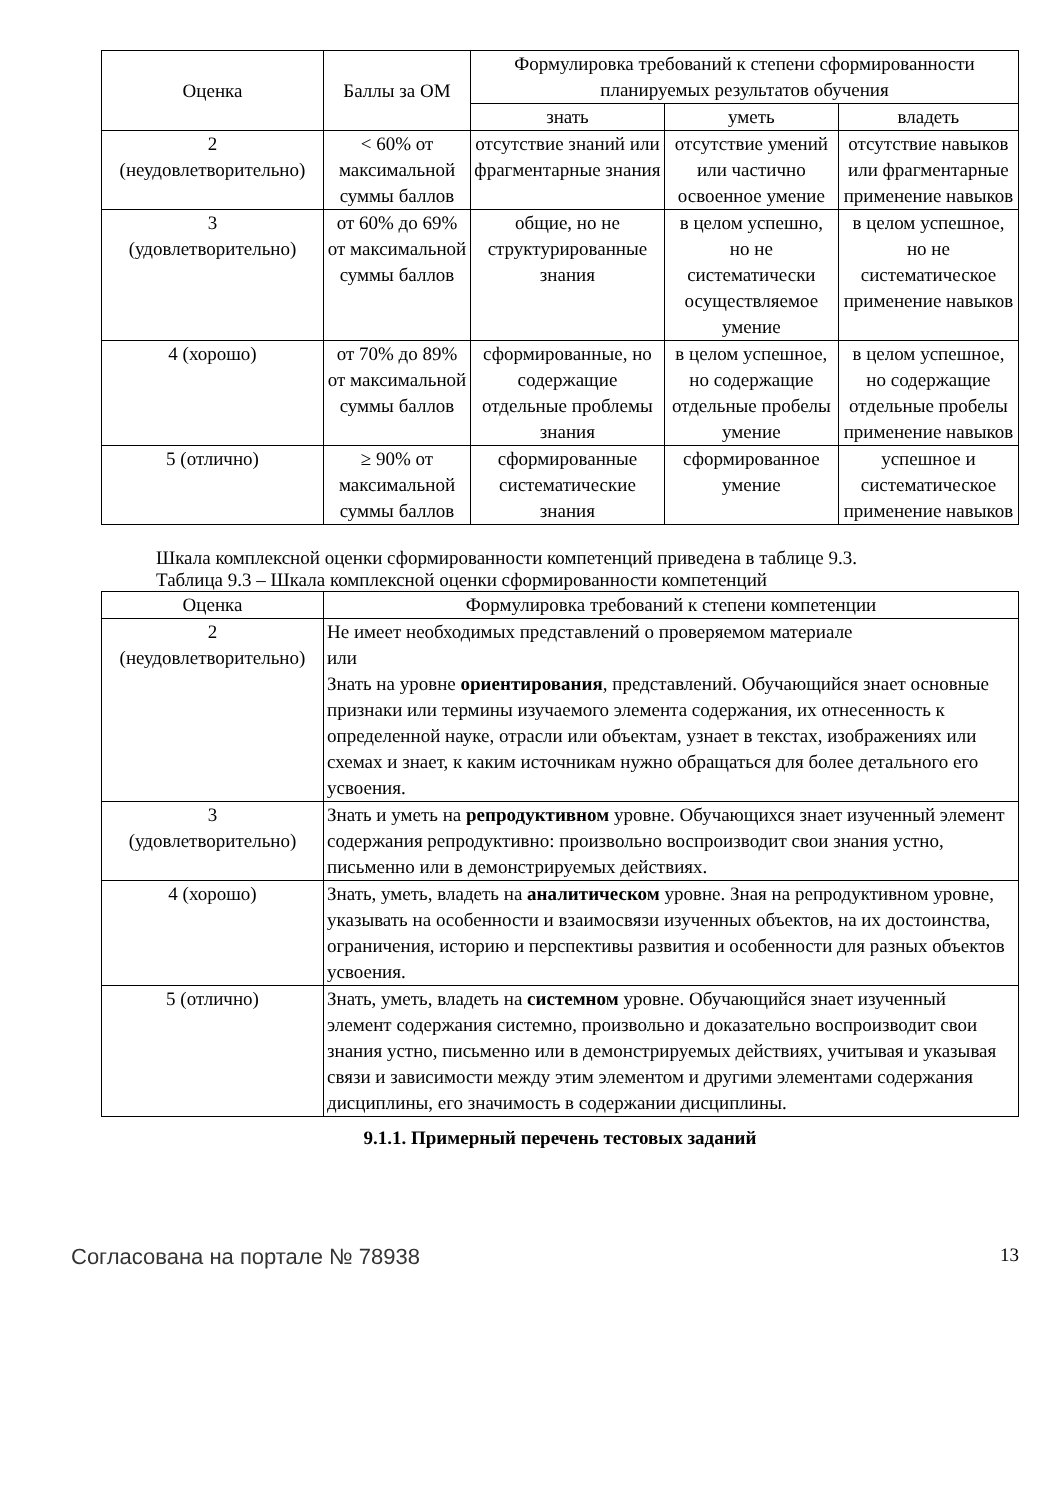| Оценка | Баллы за ОМ | Формулировка требований к степени сформированности планируемых результатов обучения | | |
| --- | --- | --- | --- | --- |
| | | знать | уметь | владеть |
| 2 (неудовлетворительно) | < 60% от максимальной суммы баллов | отсутствие знаний или фрагментарные знания | отсутствие умений или частично освоенное умение | отсутствие навыков или фрагментарные применение навыков |
| 3 (удовлетворительно) | от 60% до 69% от максимальной суммы баллов | общие, но не структурированные знания | в целом успешно, но не систематически осуществляемое умение | в целом успешное, но не систематическое применение навыков |
| 4 (хорошо) | от 70% до 89% от максимальной суммы баллов | сформированные, но содержащие отдельные проблемы знания | в целом успешное, но содержащие отдельные пробелы умение | в целом успешное, но содержащие отдельные пробелы применение навыков |
| 5 (отлично) | ≥ 90% от максимальной суммы баллов | сформированные систематические знания | сформированное умение | успешное и систематическое применение навыков |
Шкала комплексной оценки сформированности компетенций приведена в таблице 9.3.
Таблица 9.3 – Шкала комплексной оценки сформированности компетенций
| Оценка | Формулировка требований к степени компетенции |
| --- | --- |
| 2 (неудовлетворительно) | Не имеет необходимых представлений о проверяемом материале или Знать на уровне ориентирования , представлений. Обучающийся знает основные признаки или термины изучаемого элемента содержания, их отнесенность к определенной науке, отрасли или объектам, узнает в текстах, изображениях или схемах и знает, к каким источникам нужно обращаться для более детального его усвоения. |
| 3 (удовлетворительно) | Знать и уметь на репродуктивном уровне. Обучающихся знает изученный элемент содержания репродуктивно: произвольно воспроизводит свои знания устно, письменно или в демонстрируемых действиях. |
| 4 (хорошо) | Знать, уметь, владеть на аналитическом уровне. Зная на репродуктивном уровне, указывать на особенности и взаимосвязи изученных объектов, на их достоинства, ограничения, историю и перспективы развития и особенности для разных объектов усвоения. |
| 5 (отлично) | Знать, уметь, владеть на системном уровне. Обучающийся знает изученный элемент содержания системно, произвольно и доказательно воспроизводит свои знания устно, письменно или в демонстрируемых действиях, учитывая и указывая связи и зависимости между этим элементом и другими элементами содержания дисциплины, его значимость в содержании дисциплины. |
9.1.1. Примерный перечень тестовых заданий
Согласована на портале № 78938 13